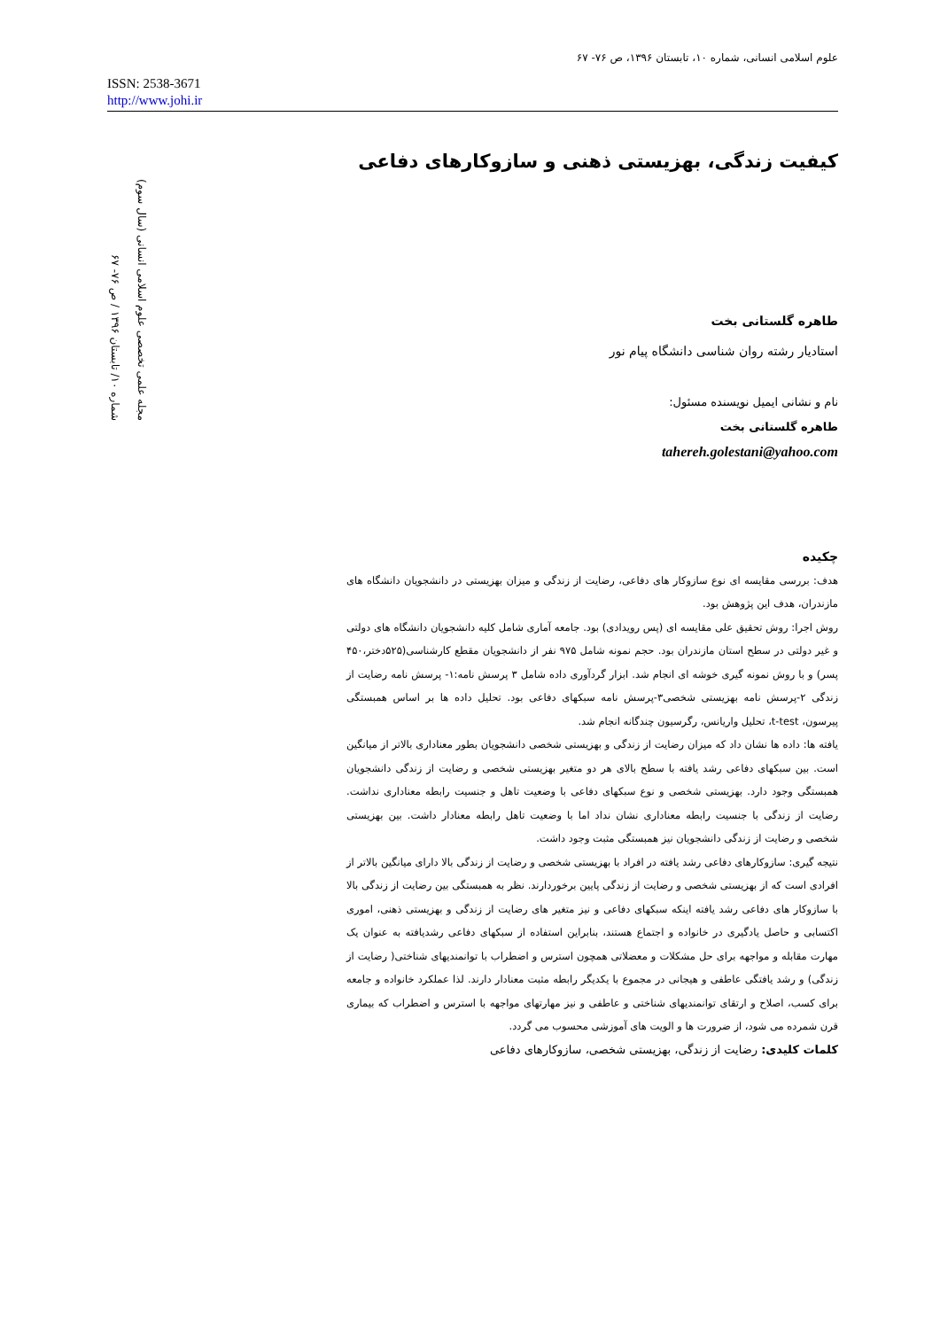علوم اسلامی انسانی، شماره ۱۰، تابستان ۱۳۹۶، ص ۷۶- ۶۷
ISSN: 2538-3671
http://www.johi.ir
مجله علمی تخصصی علوم اسلامی انسانی (سال سوم)
شماره ۱۰/ تابستان ۱۳۹۶ / ص ۷۶- ۶۷
کیفیت زندگی، بهزیستی ذهنی و سازوکارهای دفاعی
طاهره گلستانی بخت
استادیار رشته روان شناسی دانشگاه پیام نور
نام و نشانی ایمیل نویسنده مسئول:
طاهره گلستانی بخت
tahereh.golestani@yahoo.com
چکیده
هدف: بررسی مقایسه ای نوع سازوکار های دفاعی، رضایت از زندگی و میزان بهزیستی در دانشجویان دانشگاه های مازندران، هدف این پژوهش بود.
روش اجرا: روش تحقیق علی مقایسه ای (پس رویدادی) بود. جامعه آماری شامل کلیه دانشجویان دانشگاه های دولتی و غیر دولتی در سطح استان مازندران بود. حجم نمونه شامل ۹۷۵ نفر از دانشجویان مقطع کارشناسی(۵۲۵دختر،۴۵۰ پسر) و با روش نمونه گیری خوشه ای انجام شد. ابزار گردآوری داده شامل ۳ پرسش نامه:۱- پرسش نامه رضایت از زندگی ۲-پرسش نامه بهزیستی شخصی۳-پرسش نامه سبکهای دفاعی بود. تحلیل داده ها بر اساس همبستگی پیرسون، t-test، تحلیل واریانس، رگرسیون چندگانه انجام شد.
یافته ها: داده ها نشان داد که میزان رضایت از زندگی و بهزیستی شخصی دانشجویان بطور معناداری بالاتر از میانگین است. بین سبکهای دفاعی رشد یافته با سطح بالای هر دو متغیر بهزیستی شخصی و رضایت از زندگی دانشجویان همبستگی وجود دارد. بهزیستی شخصی و نوع سبکهای دفاعی با وضعیت تاهل و جنسیت رابطه معناداری نداشت. رضایت از زندگی با جنسیت رابطه معناداری نشان نداد اما با وضعیت تاهل رابطه معنادار داشت. بین بهزیستی شخصی و رضایت از زندگی دانشجویان نیز همبستگی مثبت وجود داشت.
نتیجه گیری: سازوکارهای دفاعی رشد یافته در افراد با بهزیستی شخصی و رضایت از زندگی بالا دارای میانگین بالاتر از افرادی است که از بهزیستی شخصی و رضایت از زندگی پایین برخوردارند. نظر به همبستگی بین رضایت از زندگی بالا با سازوکار های دفاعی رشد یافته اینکه سبکهای دفاعی و نیز متغیر های رضایت از زندگی و بهزیستی ذهنی، اموری اکتسابی و حاصل یادگیری در خانواده و اجتماع هستند، بنابراین استفاده از سبکهای دفاعی رشدیافته به عنوان یک مهارت مقابله و مواجهه برای حل مشکلات و معضلاتی همچون استرس و اضطراب با توانمندیهای شناختی( رضایت از زندگی) و رشد یافتگی عاطفی و هیجانی در مجموع با یکدیگر رابطه مثبت معنادار دارند. لذا عملکرد خانواده و جامعه برای کسب، اصلاح و ارتقای توانمندیهای شناختی و عاطفی و نیز مهارتهای مواجهه با استرس و اضطراب که بیماری قرن شمرده می شود، از ضرورت ها و الویت های آموزشی محسوب می گردد.
کلمات کلیدی: رضایت از زندگی، بهزیستی شخصی، سازوکارهای دفاعی